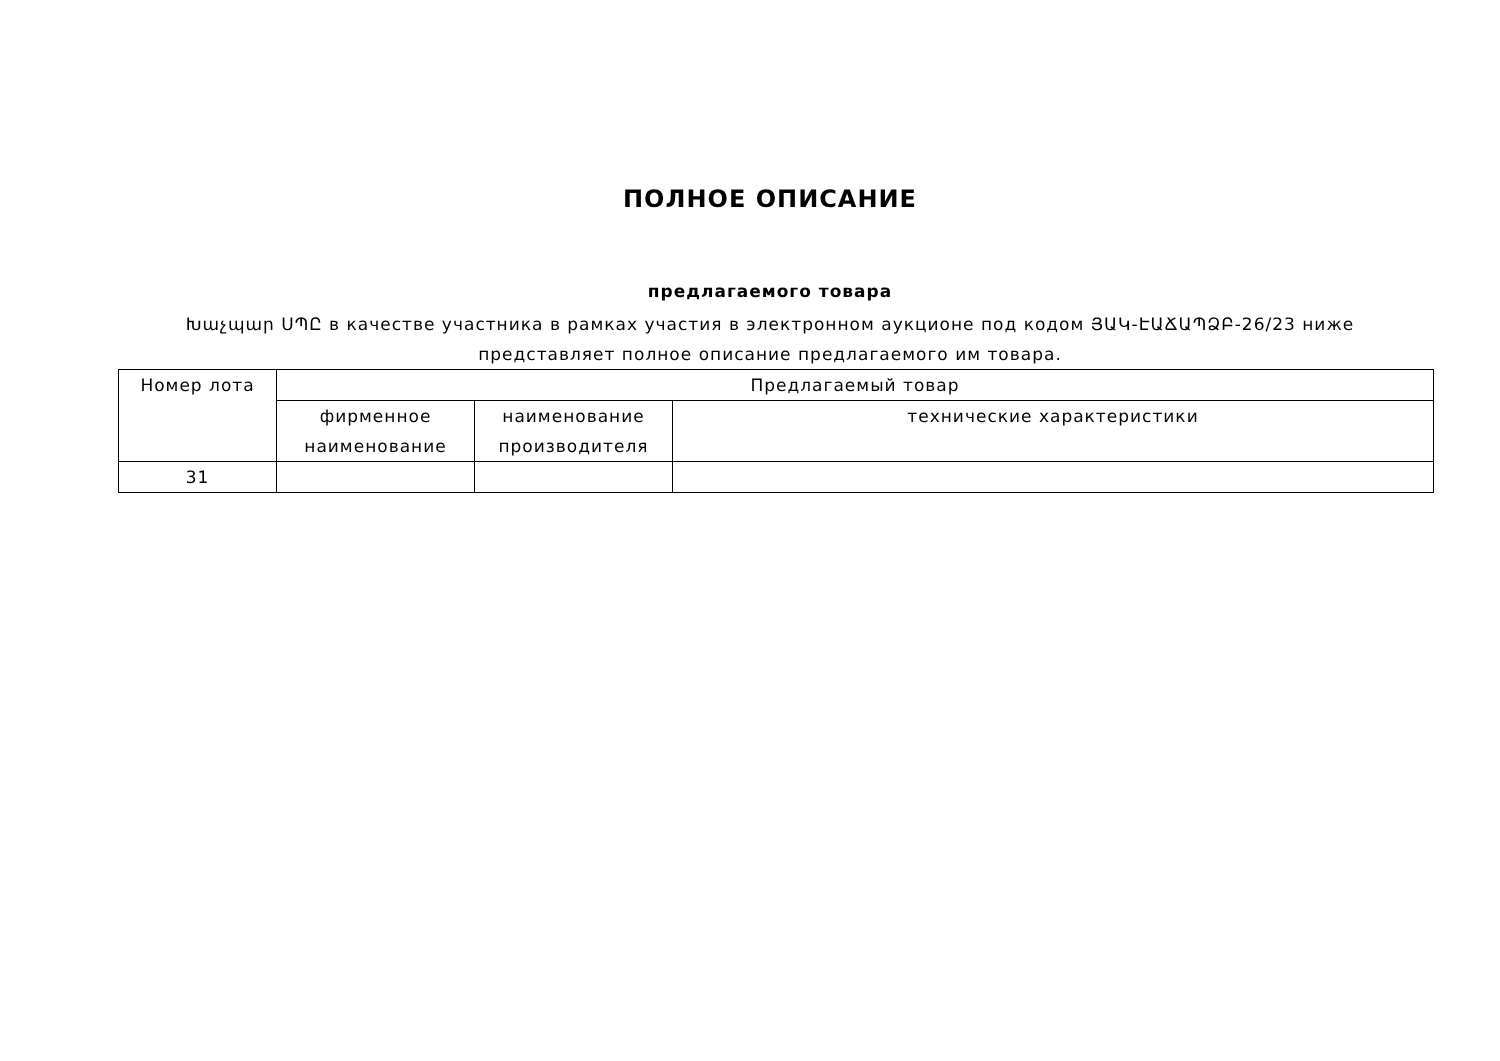ПОЛНОЕ ОПИСАНИЕ
предлагаемого товара
Խաչպար ՍՊԸ в качестве участника в рамках участия в электронном аукционе под кодом ՅԱԿ-ԷԱՃԱՊՁԲ-26/23 ниже представляет полное описание предлагаемого им товара.
| Номер лота | Предлагаемый товар | | |
| --- | --- | --- | --- |
| | фирменное наименование | наименование производителя | технические характеристики |
| 31 | | | |